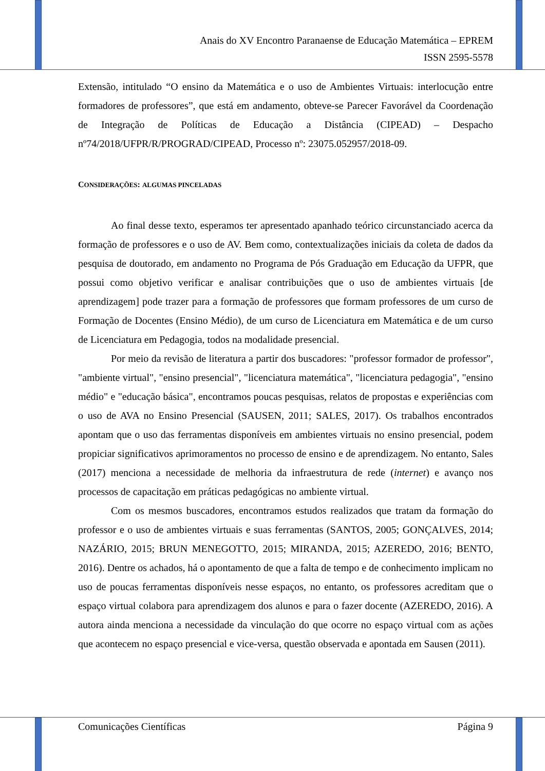Anais do XV Encontro Paranaense de Educação Matemática – EPREM
ISSN 2595-5578
Extensão, intitulado “O ensino da Matemática e o uso de Ambientes Virtuais: interlocução entre formadores de professores”, que está em andamento, obteve-se Parecer Favorável da Coordenação de Integração de Políticas de Educação a Distância (CIPEAD) – Despacho nº74/2018/UFPR/R/PROGRAD/CIPEAD, Processo nº: 23075.052957/2018-09.
CONSIDERAÇÕES: ALGUMAS PINCELADAS
Ao final desse texto, esperamos ter apresentado apanhado teórico circunstanciado acerca da formação de professores e o uso de AV. Bem como, contextualizações iniciais da coleta de dados da pesquisa de doutorado, em andamento no Programa de Pós Graduação em Educação da UFPR, que possui como objetivo verificar e analisar contribuições que o uso de ambientes virtuais [de aprendizagem] pode trazer para a formação de professores que formam professores de um curso de Formação de Docentes (Ensino Médio), de um curso de Licenciatura em Matemática e de um curso de Licenciatura em Pedagogia, todos na modalidade presencial.
Por meio da revisão de literatura a partir dos buscadores: "professor formador de professor", "ambiente virtual", "ensino presencial", "licenciatura matemática", "licenciatura pedagogia", "ensino médio" e "educação básica", encontramos poucas pesquisas, relatos de propostas e experiências com o uso de AVA no Ensino Presencial (SAUSEN, 2011; SALES, 2017). Os trabalhos encontrados apontam que o uso das ferramentas disponíveis em ambientes virtuais no ensino presencial, podem propiciar significativos aprimoramentos no processo de ensino e de aprendizagem. No entanto, Sales (2017) menciona a necessidade de melhoria da infraestrutura de rede (internet) e avanço nos processos de capacitação em práticas pedagógicas no ambiente virtual.
Com os mesmos buscadores, encontramos estudos realizados que tratam da formação do professor e o uso de ambientes virtuais e suas ferramentas (SANTOS, 2005; GONÇALVES, 2014; NAZÁRIO, 2015; BRUN MENEGOTTO, 2015; MIRANDA, 2015; AZEREDO, 2016; BENTO, 2016). Dentre os achados, há o apontamento de que a falta de tempo e de conhecimento implicam no uso de poucas ferramentas disponíveis nesse espaços, no entanto, os professores acreditam que o espaço virtual colabora para aprendizagem dos alunos e para o fazer docente (AZEREDO, 2016). A autora ainda menciona a necessidade da vinculação do que ocorre no espaço virtual com as ações que acontecem no espaço presencial e vice-versa, questão observada e apontada em Sausen (2011).
Comunicações Científicas Página 9